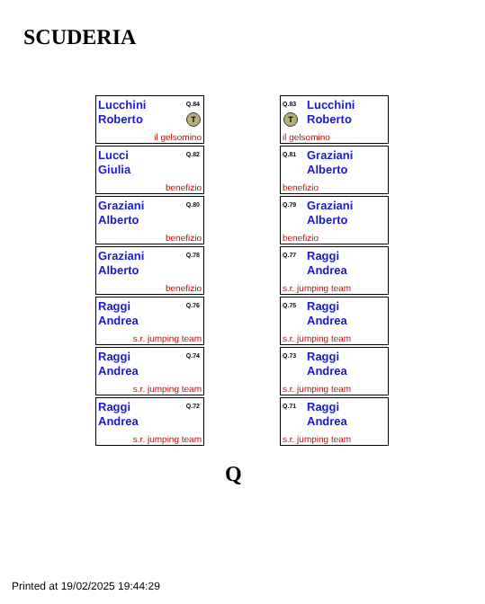SCUDERIA
Lucchini
Roberto
Q.84
T
il gelsomino
Lucci
Giulia
Q.82
benefizio
Graziani
Alberto
Q.80
benefizio
Graziani
Alberto
Q.78
benefizio
Raggi
Andrea
Q.76
s.r. jumping team
Raggi
Andrea
Q.74
s.r. jumping team
Raggi
Andrea
Q.72
s.r. jumping team
Q.83
Lucchini
Roberto
T
il gelsomino
Q.81
Graziani
Alberto
benefizio
Q.79
Graziani
Alberto
benefizio
Q.77
Raggi
Andrea
s.r. jumping team
Q.75
Raggi
Andrea
s.r. jumping team
Q.73
Raggi
Andrea
s.r. jumping team
Q.71
Raggi
Andrea
s.r. jumping team
Q
Printed at 19/02/2025 19:44:29